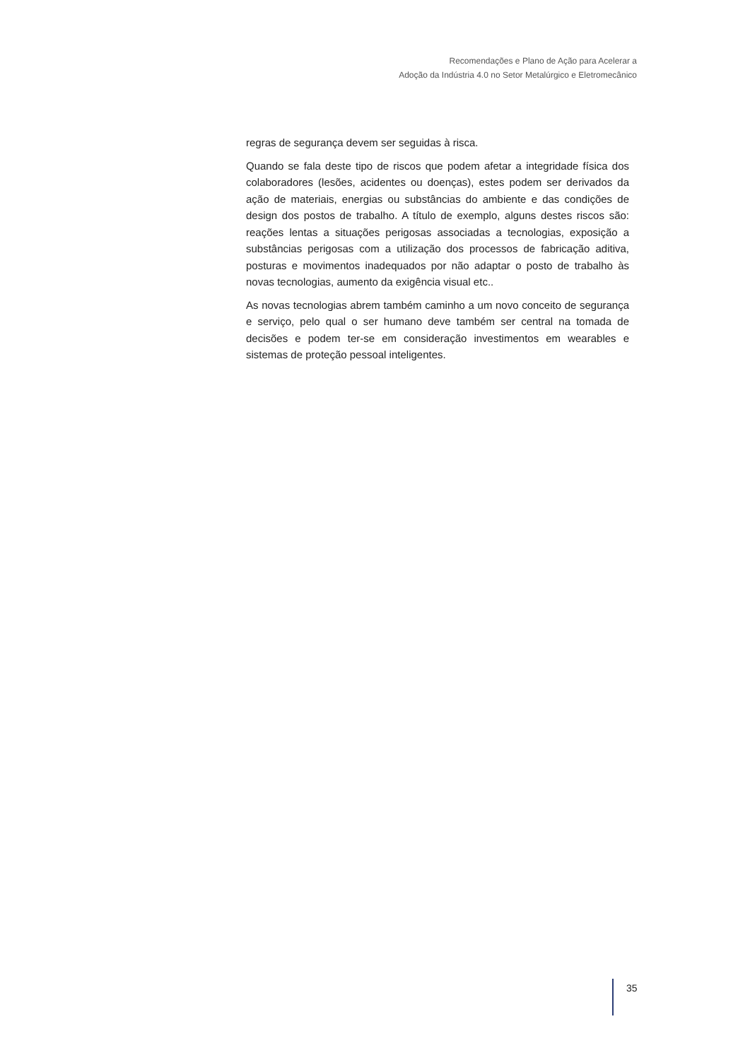Recomendações e Plano de Ação para Acelerar a
Adoção da Indústria 4.0 no Setor Metalúrgico e Eletromecânico
regras de segurança devem ser seguidas à risca.
Quando se fala deste tipo de riscos que podem afetar a integridade física dos colaboradores (lesões, acidentes ou doenças), estes podem ser derivados da ação de materiais, energias ou substâncias do ambiente e das condições de design dos postos de trabalho. A título de exemplo, alguns destes riscos são: reações lentas a situações perigosas associadas a tecnologias, exposição a substâncias perigosas com a utilização dos processos de fabricação aditiva, posturas e movimentos inadequados por não adaptar o posto de trabalho às novas tecnologias, aumento da exigência visual etc..
As novas tecnologias abrem também caminho a um novo conceito de segurança e serviço, pelo qual o ser humano deve também ser central na tomada de decisões e podem ter-se em consideração investimentos em wearables e sistemas de proteção pessoal inteligentes.
35